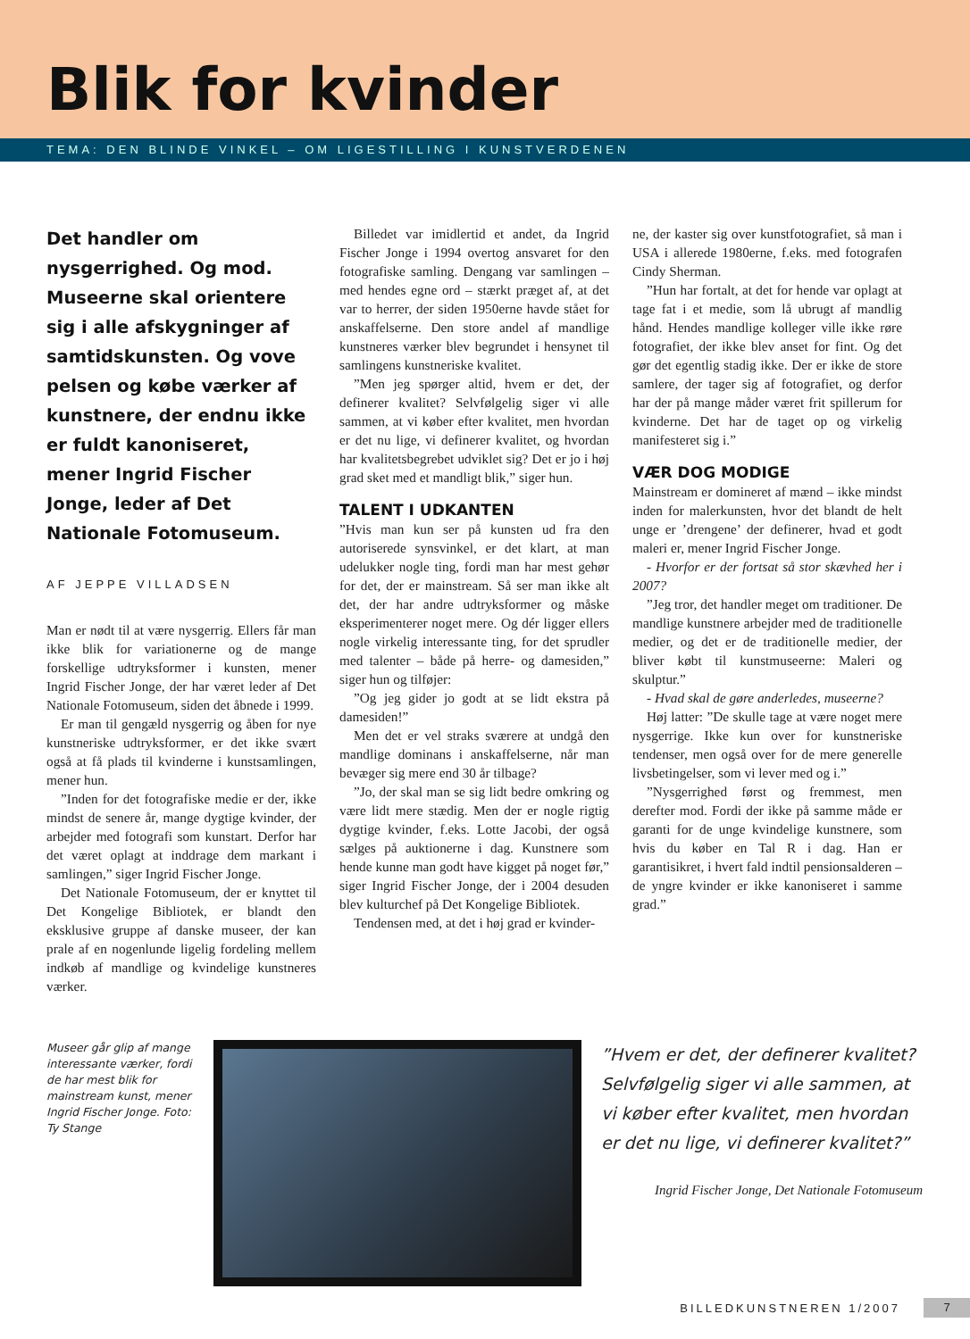Blik for kvinder
TEMA: DEN BLINDE VINKEL – OM LIGESTILLING I KUNSTVERDENEN
Det handler om nysgerrighed. Og mod. Museerne skal orientere sig i alle afskygninger af samtidskunsten. Og vove pelsen og købe værker af kunstnere, der endnu ikke er fuldt kanoniseret, mener Ingrid Fischer Jonge, leder af Det Nationale Fotomuseum.
AF JEPPE VILLADSEN
Man er nødt til at være nysgerrig. Ellers får man ikke blik for variationerne og de mange forskellige udtryksformer i kunsten, mener Ingrid Fischer Jonge, der har været leder af Det Nationale Fotomuseum, siden det åbnede i 1999.
Er man til gengæld nysgerrig og åben for nye kunstneriske udtryksformer, er det ikke svært også at få plads til kvinderne i kunstsamlingen, mener hun.
”Inden for det fotografiske medie er der, ikke mindst de senere år, mange dygtige kvinder, der arbejder med fotografi som kunstart. Derfor har det været oplagt at inddrage dem markant i samlingen,” siger Ingrid Fischer Jonge.
Det Nationale Fotomuseum, der er knyttet til Det Kongelige Bibliotek, er blandt den eksklusive gruppe af danske museer, der kan prale af en nogenlunde ligelig fordeling mellem indkøb af mandlige og kvindelige kunstneres værker.
Billedet var imidlertid et andet, da Ingrid Fischer Jonge i 1994 overtog ansvaret for den fotografiske samling. Dengang var samlingen – med hendes egne ord – stærkt præget af, at det var to herrer, der siden 1950erne havde stået for anskaffelserne. Den store andel af mandlige kunstneres værker blev begrundet i hensynet til samlingens kunstneriske kvalitet.
”Men jeg spørger altid, hvem er det, der definerer kvalitet? Selvfølgelig siger vi alle sammen, at vi køber efter kvalitet, men hvordan er det nu lige, vi definerer kvalitet, og hvordan har kvalitetsbegrebet udviklet sig? Det er jo i høj grad sket med et mandligt blik,” siger hun.
TALENT I UDKANTEN
”Hvis man kun ser på kunsten ud fra den autoriserede synsvinkel, er det klart, at man udelukker nogle ting, fordi man har mest gehør for det, der er mainstream. Så ser man ikke alt det, der har andre udtryksformer og måske eksperimenterer noget mere. Og dér ligger ellers nogle virkelig interessante ting, for det sprudler med talenter – både på herre- og damesiden,” siger hun og tilføjer:
”Og jeg gider jo godt at se lidt ekstra på damesiden!”
Men det er vel straks sværere at undgå den mandlige dominans i anskaffelserne, når man bevæger sig mere end 30 år tilbage?
”Jo, der skal man se sig lidt bedre omkring og være lidt mere stædig. Men der er nogle rigtig dygtige kvinder, f.eks. Lotte Jacobi, der også sælges på auktionerne i dag. Kunstnere som hende kunne man godt have kigget på noget før,” siger Ingrid Fischer Jonge, der i 2004 desuden blev kulturchef på Det Kongelige Bibliotek.
Tendensen med, at det i høj grad er kvinder-
ne, der kaster sig over kunstfotografiet, så man i USA i allerede 1980erne, f.eks. med fotografen Cindy Sherman.
”Hun har fortalt, at det for hende var oplagt at tage fat i et medie, som lå ubrugt af mandlig hånd. Hendes mandlige kolleger ville ikke røre fotografiet, der ikke blev anset for fint. Og det gør det egentlig stadig ikke. Der er ikke de store samlere, der tager sig af fotografiet, og derfor har der på mange måder været frit spillerum for kvinderne. Det har de taget op og virkelig manifesteret sig i.”
VÆR DOG MODIGE
Mainstream er domineret af mænd – ikke mindst inden for malerkunsten, hvor det blandt de helt unge er ’drengene’ der definerer, hvad et godt maleri er, mener Ingrid Fischer Jonge.
- Hvorfor er der fortsat så stor skævhed her i 2007?
”Jeg tror, det handler meget om traditioner. De mandlige kunstnere arbejder med de traditionelle medier, og det er de traditionelle medier, der bliver købt til kunstmuseerne: Maleri og skulptur.”
- Hvad skal de gøre anderledes, museerne?
Høj latter: ”De skulle tage at være noget mere nysgerrige. Ikke kun over for kunstneriske tendenser, men også over for de mere generelle livsbetingelser, som vi lever med og i.”
”Nysgerrighed først og fremmest, men derefter mod. Fordi der ikke på samme måde er garanti for de unge kvindelige kunstnere, som hvis du køber en Tal R i dag. Han er garantisikret, i hvert fald indtil pensionsalderen – de yngre kvinder er ikke kanoniseret i samme grad.”
Museer går glip af mange interessante værker, fordi de har mest blik for mainstream kunst, mener Ingrid Fischer Jonge. Foto: Ty Stange
”Hvem er det, der definerer kvalitet? Selvfølgelig siger vi alle sammen, at vi køber efter kvalitet, men hvordan er det nu lige, vi definerer kvalitet?”
Ingrid Fischer Jonge, Det Nationale Fotomuseum
BILLEDKUNSTNEREN 1/2007
7